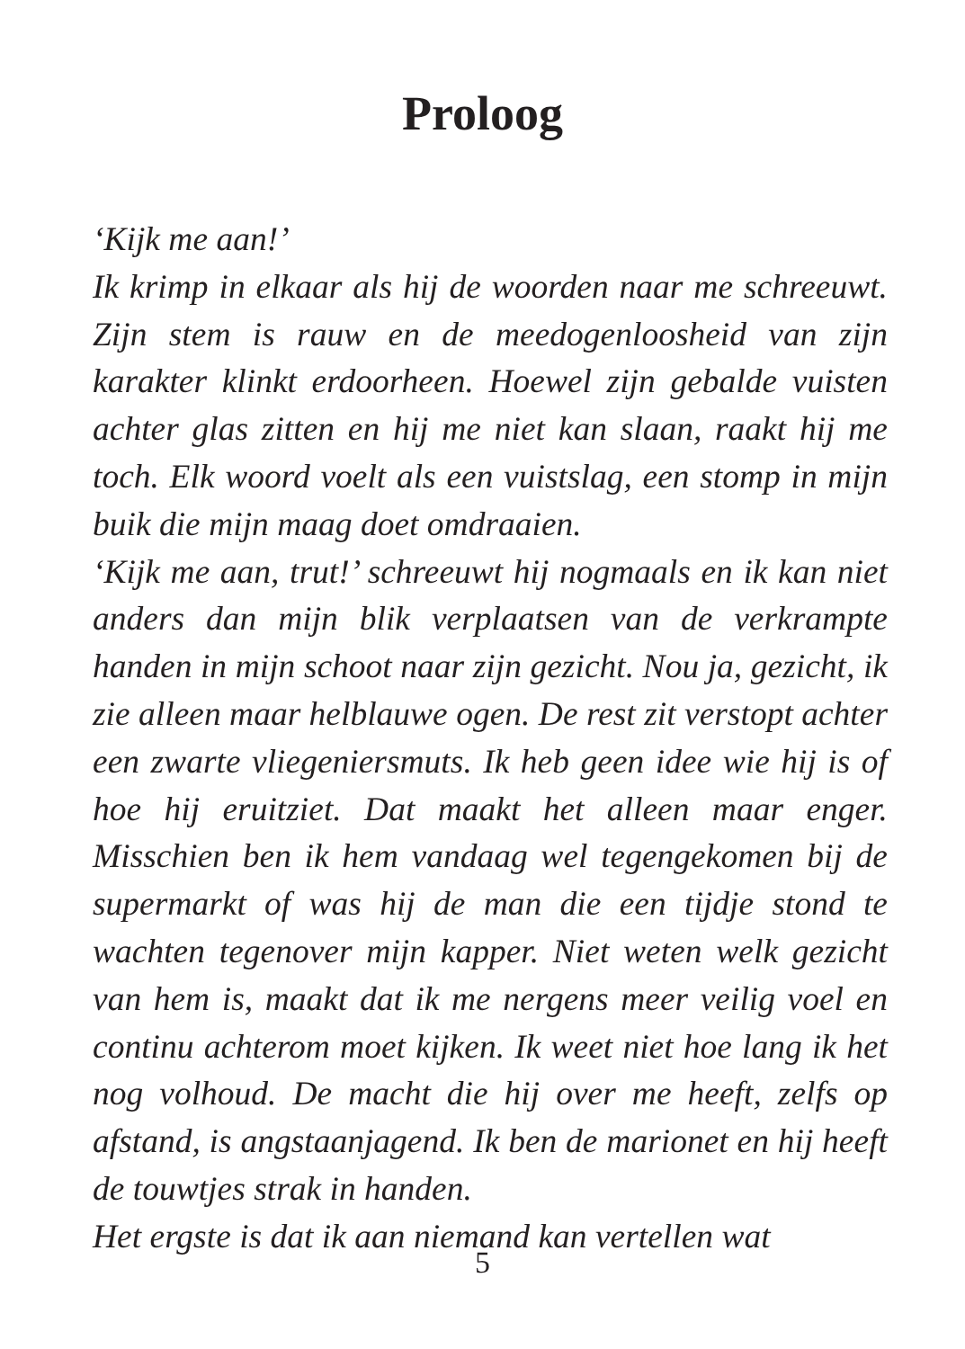Proloog
‘Kijk me aan!’
Ik krimp in elkaar als hij de woorden naar me schreeuwt. Zijn stem is rauw en de meedogenloosheid van zijn karakter klinkt erdoorheen. Hoewel zijn gebalde vuisten achter glas zitten en hij me niet kan slaan, raakt hij me toch. Elk woord voelt als een vuistslag, een stomp in mijn buik die mijn maag doet omdraaien.
‘Kijk me aan, trut!’ schreeuwt hij nogmaals en ik kan niet anders dan mijn blik verplaatsen van de verkrampte handen in mijn schoot naar zijn gezicht. Nou ja, gezicht, ik zie alleen maar helblauwe ogen. De rest zit verstopt achter een zwarte vliegeniersmuts. Ik heb geen idee wie hij is of hoe hij eruitziet. Dat maakt het alleen maar enger. Misschien ben ik hem vandaag wel tegengekomen bij de supermarkt of was hij de man die een tijdje stond te wachten tegenover mijn kapper. Niet weten welk gezicht van hem is, maakt dat ik me nergens meer veilig voel en continu achterom moet kijken. Ik weet niet hoe lang ik het nog volhoud. De macht die hij over me heeft, zelfs op afstand, is angstaanjagend. Ik ben de marionet en hij heeft de touwtjes strak in handen.
Het ergste is dat ik aan niemand kan vertellen wat
5